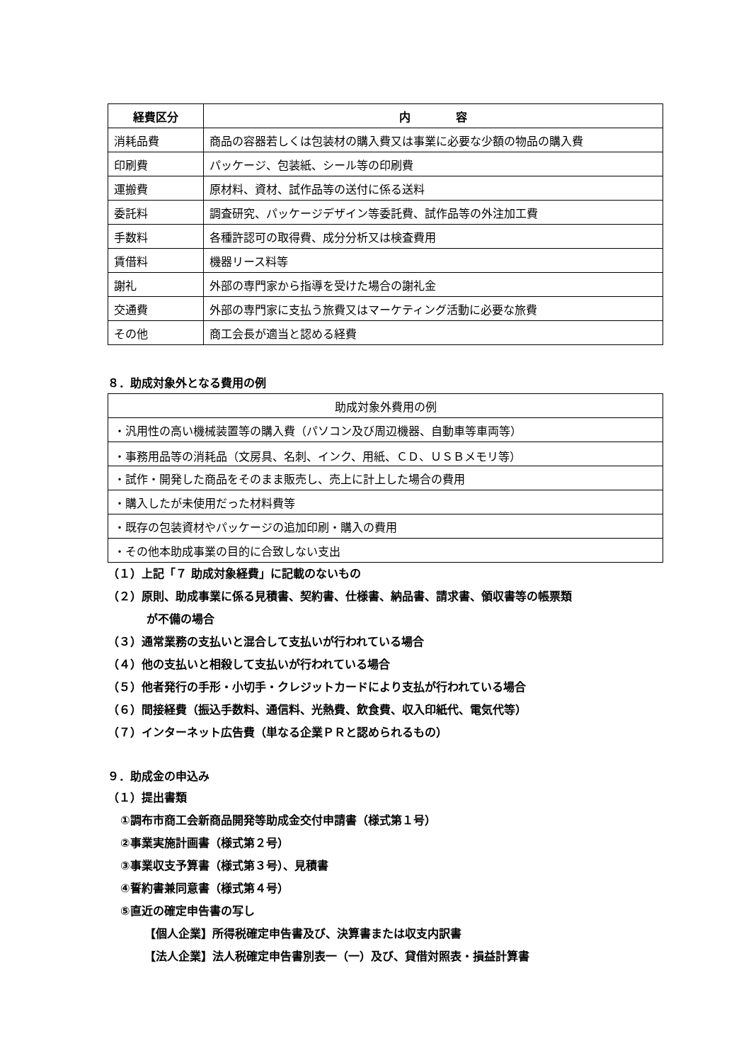| 経費区分 | 内 容 |
| --- | --- |
| 消耗品費 | 商品の容器若しくは包装材の購入費又は事業に必要な少額の物品の購入費 |
| 印刷費 | パッケージ、包装紙、シール等の印刷費 |
| 運搬費 | 原材料、資材、試作品等の送付に係る送料 |
| 委託料 | 調査研究、パッケージデザイン等委託費、試作品等の外注加工費 |
| 手数料 | 各種許認可の取得費、成分分析又は検査費用 |
| 賃借料 | 機器リース料等 |
| 謝礼 | 外部の専門家から指導を受けた場合の謝礼金 |
| 交通費 | 外部の専門家に支払う旅費又はマーケティング活動に必要な旅費 |
| その他 | 商工会長が適当と認める経費 |
８．助成対象外となる費用の例
| 助成対象外費用の例 |
| ・汎用性の高い機械装置等の購入費（パソコン及び周辺機器、自動車等車両等） |
| ・事務用品等の消耗品（文房具、名刺、インク、用紙、ＣＤ、ＵＳＢメモリ等） |
| ・試作・開発した商品をそのまま販売し、売上に計上した場合の費用 |
| ・購入したが未使用だった材料費等 |
| ・既存の包装資材やパッケージの追加印刷・購入の費用 |
| ・その他本助成事業の目的に合致しない支出 |
（１）上記「７ 助成対象経費」に記載のないもの
（２）原則、助成事業に係る見積書、契約書、仕様書、納品書、請求書、領収書等の帳票類
が不備の場合
（３）通常業務の支払いと混合して支払いが行われている場合
（４）他の支払いと相殺して支払いが行われている場合
（５）他者発行の手形・小切手・クレジットカードにより支払が行われている場合
（６）間接経費（振込手数料、通信料、光熱費、飲食費、収入印紙代、電気代等）
（７）インターネット広告費（単なる企業ＰＲと認められるもの）
９．助成金の申込み
（１）提出書類
①調布市商工会新商品開発等助成金交付申請書（様式第１号）
②事業実施計画書（様式第２号）
③事業収支予算書（様式第３号）、見積書
④誓約書兼同意書（様式第４号）
⑤直近の確定申告書の写し
【個人企業】所得税確定申告書及び、決算書または収支内訳書
【法人企業】法人税確定申告書別表一（一）及び、貸借対照表・損益計算書